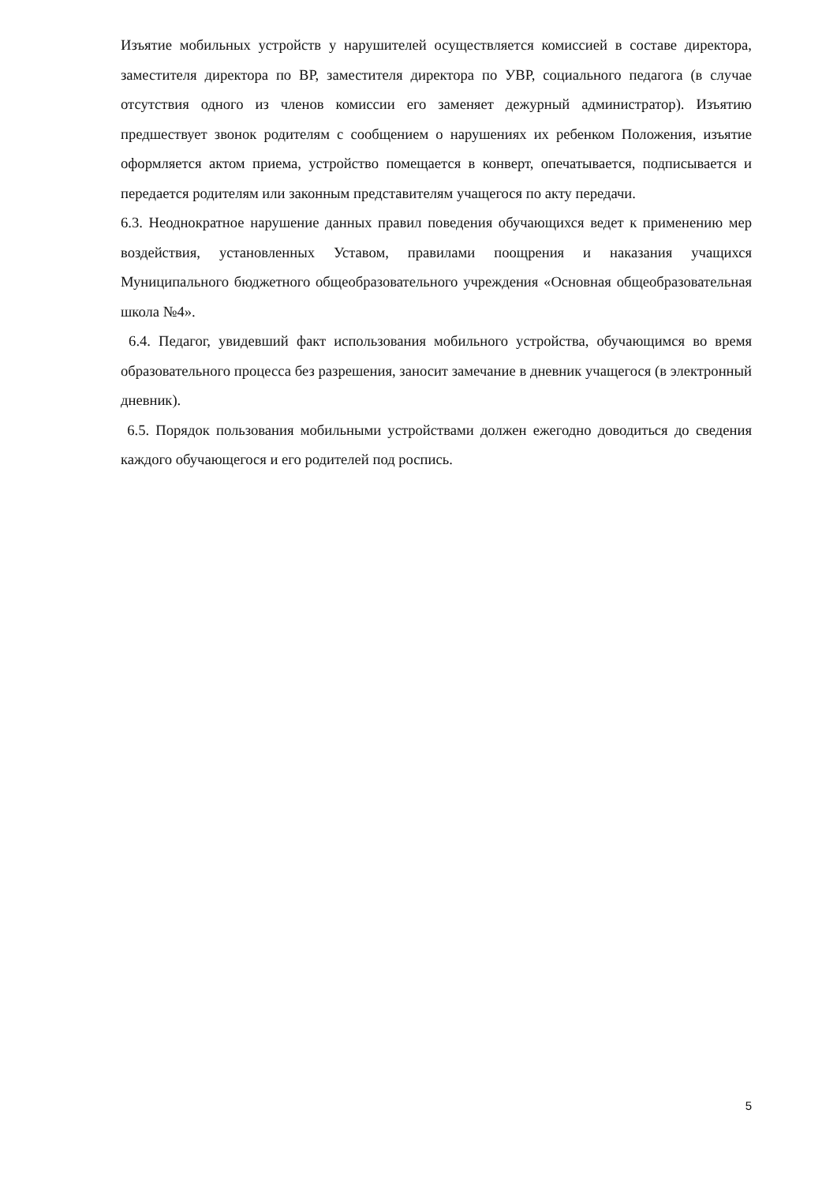Изъятие мобильных устройств у нарушителей осуществляется комиссией в составе директора, заместителя директора по ВР, заместителя директора по УВР, социального педагога (в случае отсутствия одного из членов комиссии его заменяет дежурный администратор). Изъятию предшествует звонок родителям с сообщением о нарушениях их ребенком Положения, изъятие оформляется актом приема, устройство помещается в конверт, опечатывается, подписывается и передается родителям или законным представителям учащегося по акту передачи.
6.3. Неоднократное нарушение данных правил поведения обучающихся ведет к применению мер воздействия, установленных Уставом, правилами поощрения и наказания учащихся Муниципального бюджетного общеобразовательного учреждения «Основная общеобразовательная школа №4».
6.4. Педагог, увидевший факт использования мобильного устройства, обучающимся во время образовательного процесса без разрешения, заносит замечание в дневник учащегося (в электронный дневник).
6.5. Порядок пользования мобильными устройствами должен ежегодно доводиться до сведения каждого обучающегося и его родителей под роспись.
5